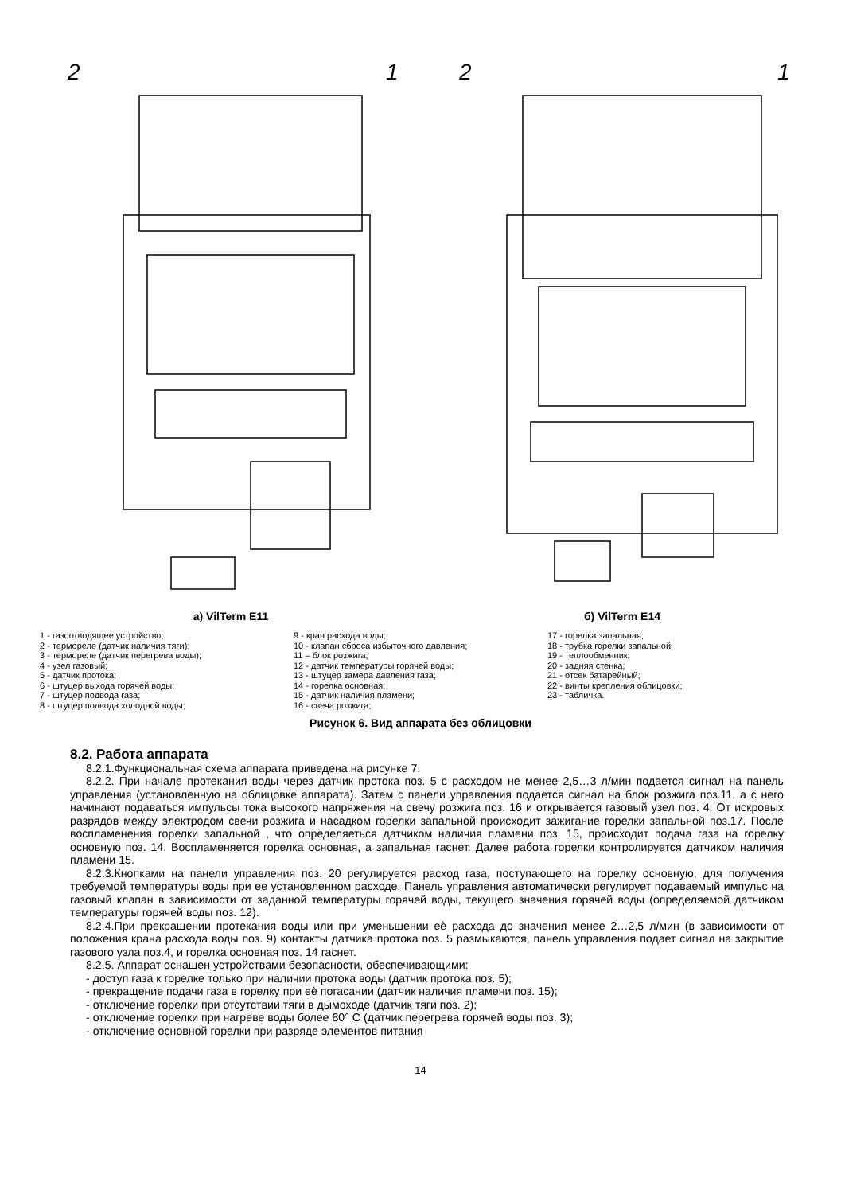2
1
а) VilTerm E11
2
1
б) VilTerm E14
1 - газоотводящее устройство;
2 - термореле (датчик наличия тяги);
3 - термореле (датчик перегрева воды);
4 - узел газовый;
5 - датчик протока;
6 - штуцер выхода горячей воды;
7 - штуцер подвода газа;
8 - штуцер подвода холодной воды;
9 - кран расхода воды;
10 - клапан сброса избыточного давления;
11 – блок розжига;
12 - датчик температуры горячей воды;
13 - штуцер замера давления газа;
14 - горелка основная;
15 - датчик наличия пламени;
16 - свеча розжига;
17 - горелка запальная;
18 - трубка горелки запальной;
19 - теплообменник;
20 - задняя стенка;
21 - отсек батарейный;
22 - винты крепления облицовки;
23 - табличка.
Рисунок 6. Вид аппарата без облицовки
8.2. Работа аппарата
8.2.1.Функциональная схема аппарата приведена на рисунке 7.
8.2.2. При начале протекания воды через датчик протока поз. 5 с расходом не менее 2,5…3 л/мин подается сигнал на панель управления (установленную на облицовке аппарата). Затем с панели управления подается сигнал на блок розжига поз.11, а с него начинают подаваться импульсы тока высокого напряжения на свечу розжига поз. 16 и открывается газовый узел поз. 4. От искровых разрядов между электродом свечи розжига и насадком горелки запальной происходит зажигание горелки запальной поз.17. После воспламенения горелки запальной , что определяеться датчиком наличия пламени поз. 15, происходит подача газа на горелку основную поз. 14. Воспламеняется горелка основная, а запальная гаснет. Далее работа горелки контролируется датчиком наличия пламени 15.
8.2.3.Кнопками на панели управления поз. 20 регулируется расход газа, поступающего на горелку основную, для получения требуемой температуры воды при ее установленном расходе. Панель управления автоматически регулирует подаваемый импульс на газовый клапан в зависимости от заданной температуры горячей воды, текущего значения горячей воды (определяемой датчиком температуры горячей воды поз. 12).
8.2.4.При прекращении протекания воды или при уменьшении еѐ расхода до значения менее 2…2,5 л/мин (в зависимости от положения крана расхода воды поз. 9) контакты датчика протока поз. 5 размыкаются, панель управления подает сигнал на закрытие газового узла поз.4, и горелка основная поз. 14 гаснет.
8.2.5. Аппарат оснащен устройствами безопасности, обеспечивающими:
- доступ газа к горелке только при наличии протока воды (датчик протока поз. 5);
- прекращение подачи газа в горелку при еѐ погасании (датчик наличия пламени поз. 15);
- отключение горелки при отсутствии тяги в дымоходе (датчик тяги поз. 2);
- отключение горелки при нагреве воды более 80° С (датчик перегрева горячей воды поз. 3);
- отключение основной горелки при разряде элементов питания
14